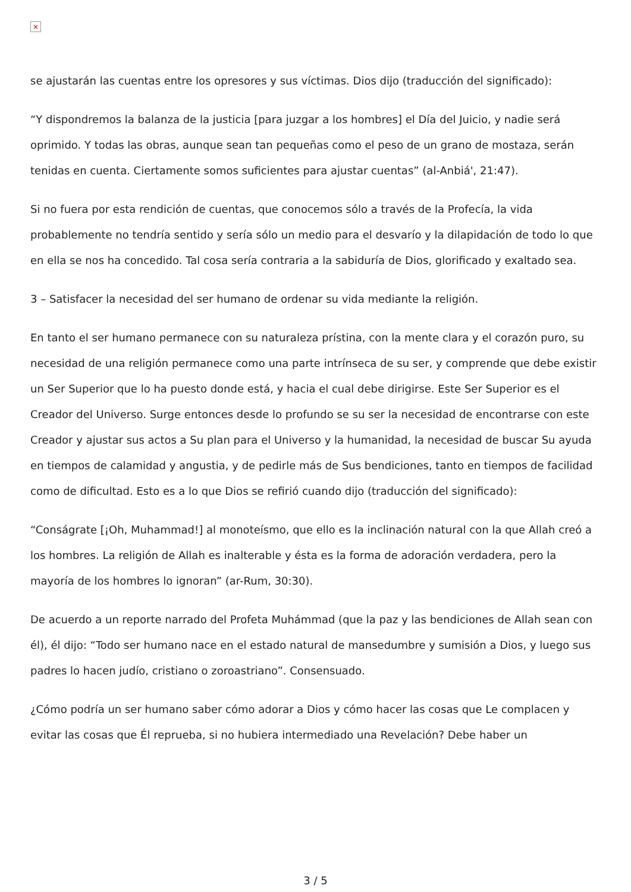×
se ajustarán las cuentas entre los opresores y sus víctimas. Dios dijo (traducción del significado):
“Y dispondremos la balanza de la justicia [para juzgar a los hombres] el Día del Juicio, y nadie será oprimido. Y todas las obras, aunque sean tan pequeñas como el peso de un grano de mostaza, serán tenidas en cuenta. Ciertamente somos suficientes para ajustar cuentas” (al-Anbiá', 21:47).
Si no fuera por esta rendición de cuentas, que conocemos sólo a través de la Profecía, la vida probablemente no tendría sentido y sería sólo un medio para el desvarío y la dilapidación de todo lo que en ella se nos ha concedido. Tal cosa sería contraria a la sabiduría de Dios, glorificado y exaltado sea.
3 – Satisfacer la necesidad del ser humano de ordenar su vida mediante la religión.
En tanto el ser humano permanece con su naturaleza prístina, con la mente clara y el corazón puro, su necesidad de una religión permanece como una parte intrínseca de su ser, y comprende que debe existir un Ser Superior que lo ha puesto donde está, y hacia el cual debe dirigirse. Este Ser Superior es el Creador del Universo. Surge entonces desde lo profundo se su ser la necesidad de encontrarse con este Creador y ajustar sus actos a Su plan para el Universo y la humanidad, la necesidad de buscar Su ayuda en tiempos de calamidad y angustia, y de pedirle más de Sus bendiciones, tanto en tiempos de facilidad como de dificultad. Esto es a lo que Dios se refirió cuando dijo (traducción del significado):
“Conságrate [¡Oh, Muhammad!] al monoteísmo, que ello es la inclinación natural con la que Allah creó a los hombres. La religión de Allah es inalterable y ésta es la forma de adoración verdadera, pero la mayoría de los hombres lo ignoran” (ar-Rum, 30:30).
De acuerdo a un reporte narrado del Profeta Muhámmad (que la paz y las bendiciones de Allah sean con él), él dijo: “Todo ser humano nace en el estado natural de mansedumbre y sumisión a Dios, y luego sus padres lo hacen judío, cristiano o zoroastriano”. Consensuado.
¿Cómo podría un ser humano saber cómo adorar a Dios y cómo hacer las cosas que Le complacen y evitar las cosas que Él reprueba, si no hubiera intermediado una Revelación? Debe haber un
3 / 5